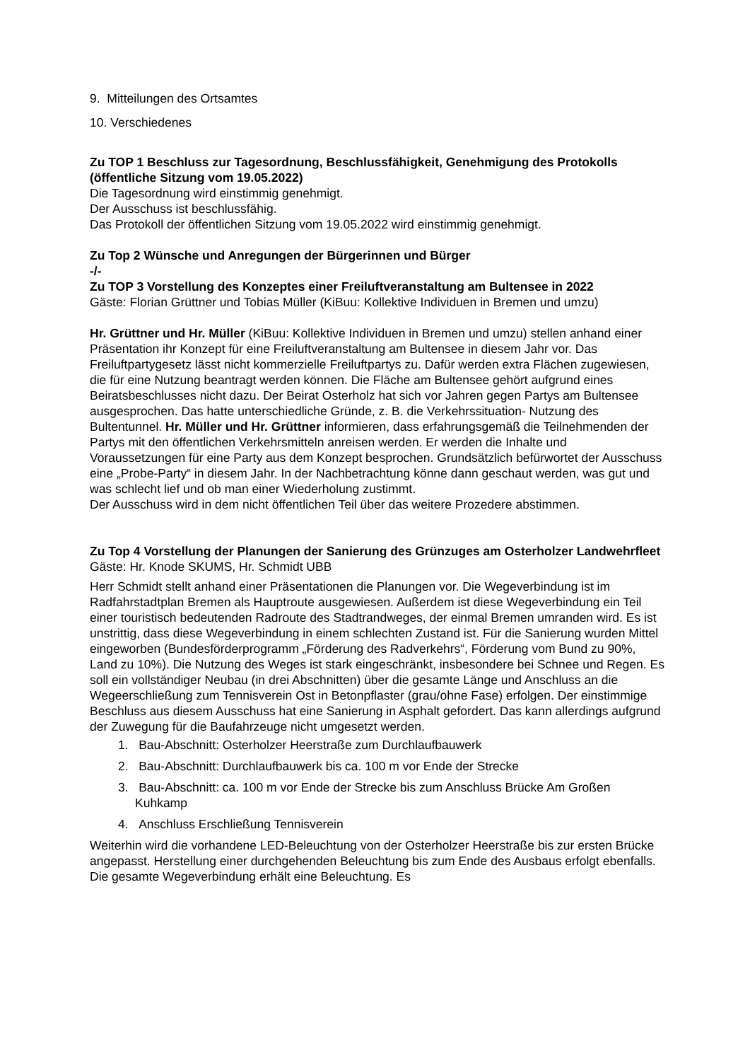9. Mitteilungen des Ortsamtes
10. Verschiedenes
Zu TOP 1 Beschluss zur Tagesordnung, Beschlussfähigkeit, Genehmigung des Protokolls (öffentliche Sitzung vom 19.05.2022)
Die Tagesordnung wird einstimmig genehmigt.
Der Ausschuss ist beschlussfähig.
Das Protokoll der öffentlichen Sitzung vom 19.05.2022 wird einstimmig genehmigt.
Zu Top 2 Wünsche und Anregungen der Bürgerinnen und Bürger
-/-
Zu TOP 3 Vorstellung des Konzeptes einer Freiluftveranstaltung am Bultensee in 2022
Gäste: Florian Grüttner und Tobias Müller (KiBuu: Kollektive Individuen in Bremen und umzu)
Hr. Grüttner und Hr. Müller (KiBuu: Kollektive Individuen in Bremen und umzu) stellen anhand einer Präsentation ihr Konzept für eine Freiluftveranstaltung am Bultensee in diesem Jahr vor. Das Freiluftpartygesetz lässt nicht kommerzielle Freiluftpartys zu. Dafür werden extra Flächen zugewiesen, die für eine Nutzung beantragt werden können. Die Fläche am Bultensee gehört aufgrund eines Beiratsbeschlusses nicht dazu. Der Beirat Osterholz hat sich vor Jahren gegen Partys am Bultensee ausgesprochen. Das hatte unterschiedliche Gründe, z. B. die Verkehrssituation- Nutzung des Bultentunnel. Hr. Müller und Hr. Grüttner informieren, dass erfahrungsgemäß die Teilnehmenden der Partys mit den öffentlichen Verkehrsmitteln anreisen werden. Er werden die Inhalte und Voraussetzungen für eine Party aus dem Konzept besprochen. Grundsätzlich befürwortet der Ausschuss eine „Probe-Party“ in diesem Jahr. In der Nachbetrachtung könne dann geschaut werden, was gut und was schlecht lief und ob man einer Wiederholung zustimmt.
Der Ausschuss wird in dem nicht öffentlichen Teil über das weitere Prozedere abstimmen.
Zu Top 4 Vorstellung der Planungen der Sanierung des Grünzuges am Osterholzer Landwehrfleet
Gäste: Hr. Knode SKUMS, Hr. Schmidt UBB
Herr Schmidt stellt anhand einer Präsentationen die Planungen vor. Die Wegeverbindung ist im Radfahrstadtplan Bremen als Hauptroute ausgewiesen. Außerdem ist diese Wegeverbindung ein Teil einer touristisch bedeutenden Radroute des Stadtrandweges, der einmal Bremen umranden wird. Es ist unstrittig, dass diese Wegeverbindung in einem schlechten Zustand ist. Für die Sanierung wurden Mittel eingeworben (Bundesförderprogramm „Förderung des Radverkehrs“, Förderung vom Bund zu 90%, Land zu 10%). Die Nutzung des Weges ist stark eingeschränkt, insbesondere bei Schnee und Regen. Es soll ein vollständiger Neubau (in drei Abschnitten) über die gesamte Länge und Anschluss an die Wegeerschließung zum Tennisverein Ost in Betonpflaster (grau/ohne Fase) erfolgen. Der einstimmige Beschluss aus diesem Ausschuss hat eine Sanierung in Asphalt gefordert. Das kann allerdings aufgrund der Zuwegung für die Baufahrzeuge nicht umgesetzt werden.
1. Bau-Abschnitt: Osterholzer Heerstraße zum Durchlaufbauwerk
2. Bau-Abschnitt: Durchlaufbauwerk bis ca. 100 m vor Ende der Strecke
3. Bau-Abschnitt: ca. 100 m vor Ende der Strecke bis zum Anschluss Brücke Am Großen Kuhkamp
4. Anschluss Erschließung Tennisverein
Weiterhin wird die vorhandene LED-Beleuchtung von der Osterholzer Heerstraße bis zur ersten Brücke angepasst. Herstellung einer durchgehenden Beleuchtung bis zum Ende des Ausbaus erfolgt ebenfalls. Die gesamte Wegeverbindung erhält eine Beleuchtung. Es